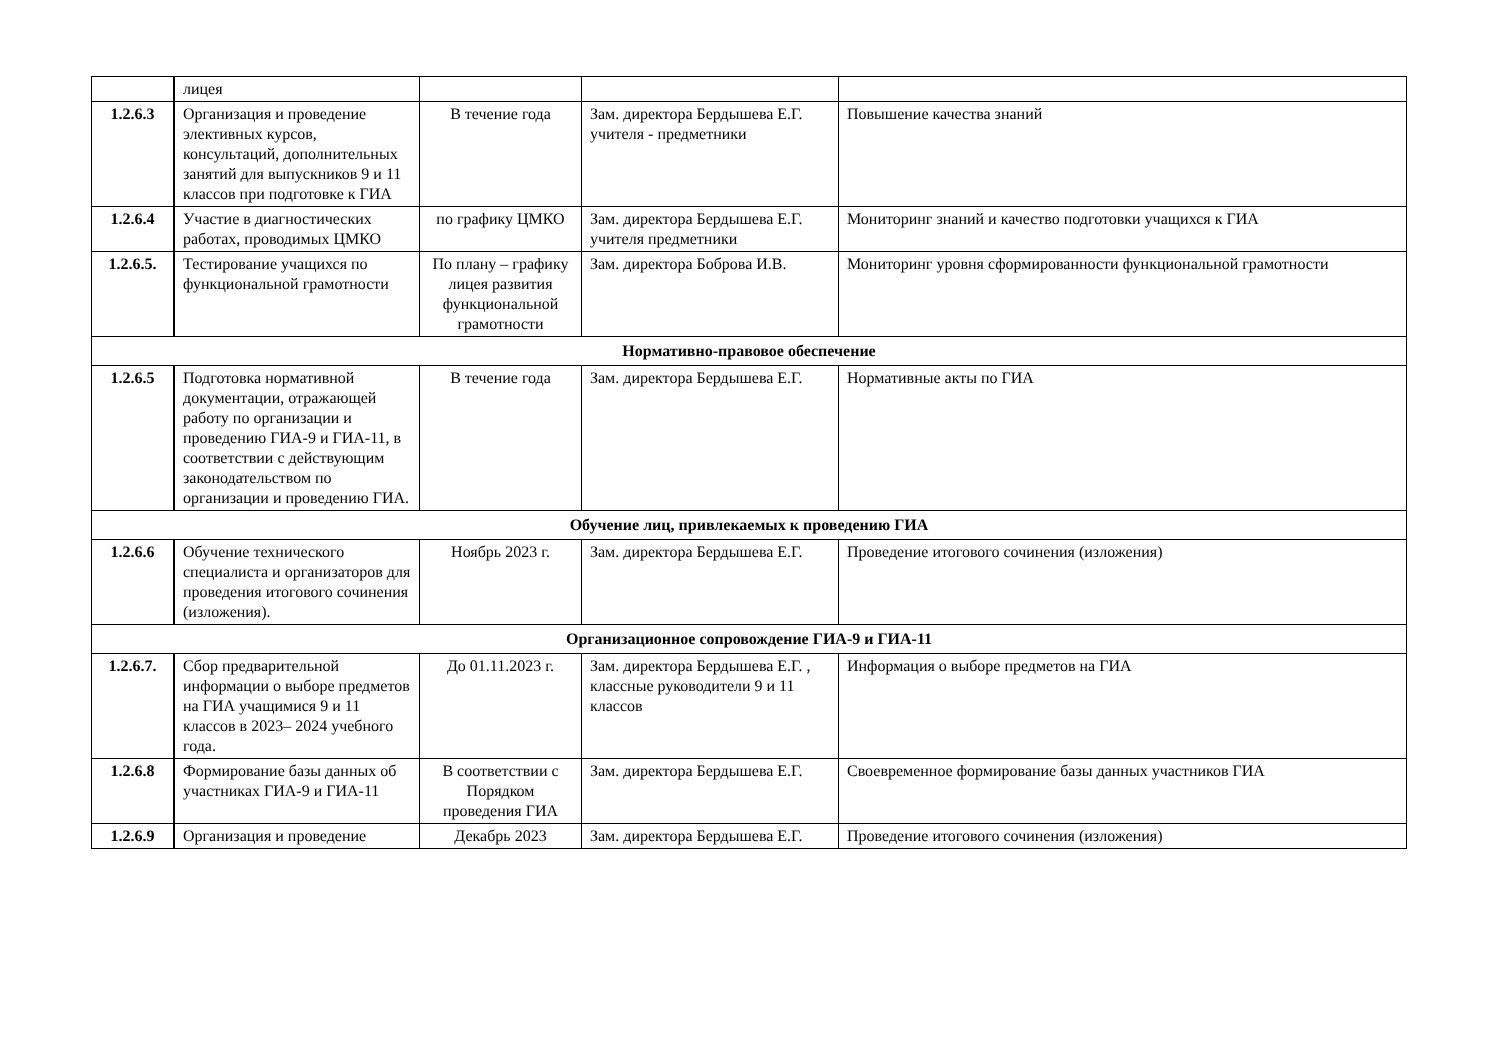| | лицея | | | |
| 1.2.6.3 | Организация и проведение элективных курсов, консультаций, дополнительных занятий для выпускников 9 и 11 классов при подготовке к ГИА | В течение года | Зам. директора Бердышева Е.Г. учителя - предметники | Повышение качества знаний |
| 1.2.6.4 | Участие в диагностических работах, проводимых ЦМКО | по графику ЦМКО | Зам. директора Бердышева Е.Г. учителя предметники | Мониторинг знаний и качество подготовки учащихся к ГИА |
| 1.2.6.5. | Тестирование учащихся по функциональной грамотности | По плану – графику лицея развития функциональной грамотности | Зам. директора Боброва И.В. | Мониторинг уровня сформированности функциональной грамотности |
| Нормативно-правовое обеспечение | | | | |
| 1.2.6.5 | Подготовка нормативной документации, отражающей работу по организации и проведению ГИА-9 и ГИА-11, в соответствии с действующим законодательством по организации и проведению ГИА. | В течение года | Зам. директора Бердышева Е.Г. | Нормативные акты по ГИА |
| Обучение лиц, привлекаемых к проведению ГИА | | | | |
| 1.2.6.6 | Обучение технического специалиста и организаторов для проведения итогового сочинения (изложения). | Ноябрь 2023 г. | Зам. директора Бердышева Е.Г. | Проведение итогового сочинения (изложения) |
| Организационное сопровождение ГИА-9 и ГИА-11 | | | | |
| 1.2.6.7. | Сбор предварительной информации о выборе предметов на ГИА учащимися 9 и 11 классов в 2023– 2024 учебного года. | До 01.11.2023 г. | Зам. директора Бердышева Е.Г. , классные руководители 9 и 11 классов | Информация о выборе предметов на ГИА |
| 1.2.6.8 | Формирование базы данных об участниках ГИА-9 и ГИА-11 | В соответствии с Порядком проведения ГИА | Зам. директора Бердышева Е.Г. | Своевременное формирование базы данных участников ГИА |
| 1.2.6.9 | Организация и проведение | Декабрь 2023 | Зам. директора Бердышева Е.Г. | Проведение итогового сочинения (изложения) |